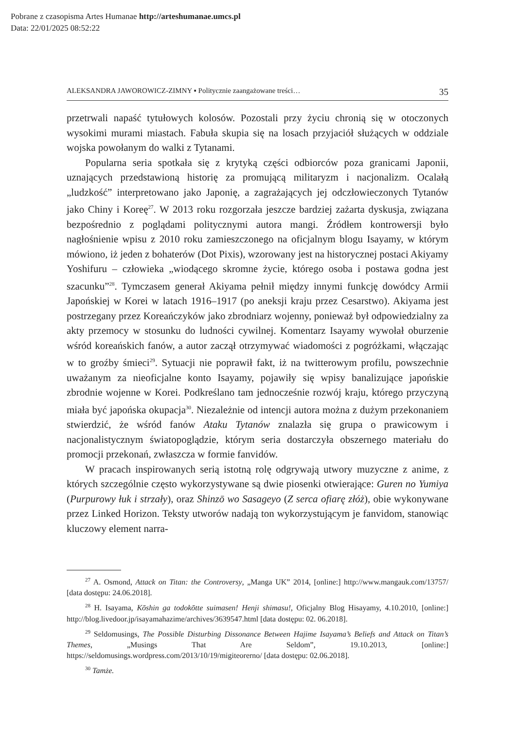Pobrane z czasopisma Artes Humanae http://arteshumanae.umcs.pl
Data: 22/01/2025 08:52:22
ALEKSANDRA JAWOROWICZ-ZIMNY ▪ Politycznie zaangażowane treści… 35
przetrwali napaść tytułowych kolosów. Pozostali przy życiu chronią się w otoczonych wysokimi murami miastach. Fabuła skupia się na losach przyjaciół służących w oddziale wojska powołanym do walki z Tytanami.
Popularna seria spotkała się z krytyką części odbiorców poza granicami Japonii, uznających przedstawioną historię za promującą militaryzm i nacjonalizm. Ocalałą „ludzkość” interpretowano jako Japonię, a zagrażających jej odczłowieczonych Tytanów jako Chiny i Koreę<sup>27</sup>. W 2013 roku rozgorzała jeszcze bardziej zażarta dyskusja, związana bezpośrednio z poglądami politycznymi autora mangi. Źródłem kontrowersji było nagłośnienie wpisu z 2010 roku zamieszczonego na oficjalnym blogu Isayamy, w którym mówiono, iż jeden z bohaterów (Dot Pixis), wzorowany jest na historycznej postaci Akiyamy Yoshifuru – człowieka „wiodącego skromne życie, którego osoba i postawa godna jest szacunku”<sup>28</sup>. Tymczasem generał Akiyama pełnił między innymi funkcję dowódcy Armii Japońskiej w Korei w latach 1916–1917 (po aneksji kraju przez Cesarstwo). Akiyama jest postrzegany przez Koreańczyków jako zbrodniarz wojenny, ponieważ był odpowiedzialny za akty przemocy w stosunku do ludności cywilnej. Komentarz Isayamy wywołał oburzenie wśród koreańskich fanów, a autor zaczął otrzymywać wiadomości z pogróżkami, włączając w to groźby śmieci<sup>29</sup>. Sytuacji nie poprawił fakt, iż na twitterowym profilu, powszechnie uważanym za nieoficjalne konto Isayamy, pojawiły się wpisy banalizujące japońskie zbrodnie wojenne w Korei. Podkreślano tam jednocześnie rozwój kraju, którego przyczyną miała być japońska okupacja<sup>30</sup>. Niezależnie od intencji autora można z dużym przekonaniem stwierdzić, że wśród fanów Ataku Tytanów znalazła się grupa o prawicowym i nacjonalistycznym światopoglądzie, którym seria dostarczyła obszernego materiału do promocji przekonań, zwłaszcza w formie fanvidów.
W pracach inspirowanych serią istotną rolę odgrywają utwory muzyczne z anime, z których szczególnie często wykorzystywane są dwie piosenki otwierające: Guren no Yumiya (Purpurowy łuk i strzały), oraz Shinzō wo Sasageyo (Z serca ofiarę złóż), obie wykonywane przez Linked Horizon. Teksty utworów nadają ton wykorzystującym je fanvidom, stanowiąc kluczowy element narra-
<sup>27</sup> A. Osmond, Attack on Titan: the Controversy, „Manga UK” 2014, [online:] http://www.mangauk.com/13757/ [data dostępu: 24.06.2018].
<sup>28</sup> H. Isayama, Kōshin ga todokōtte suimasen! Henji shimasu!, Oficjalny Blog Hisayamy, 4.10.2010, [online:] http://blog.livedoor.jp/isayamahazime/archives/3639547.html [data dostępu: 02. 06.2018].
<sup>29</sup> Seldomusings, The Possible Disturbing Dissonance Between Hajime Isayama’s Beliefs and Attack on Titan’s Themes, „Musings That Are Seldom”, 19.10.2013, [online:] https://seldomusings.wordpress.com/2013/10/19/migiteorerno/ [data dostępu: 02.06.2018].
<sup>30</sup> Tamże.